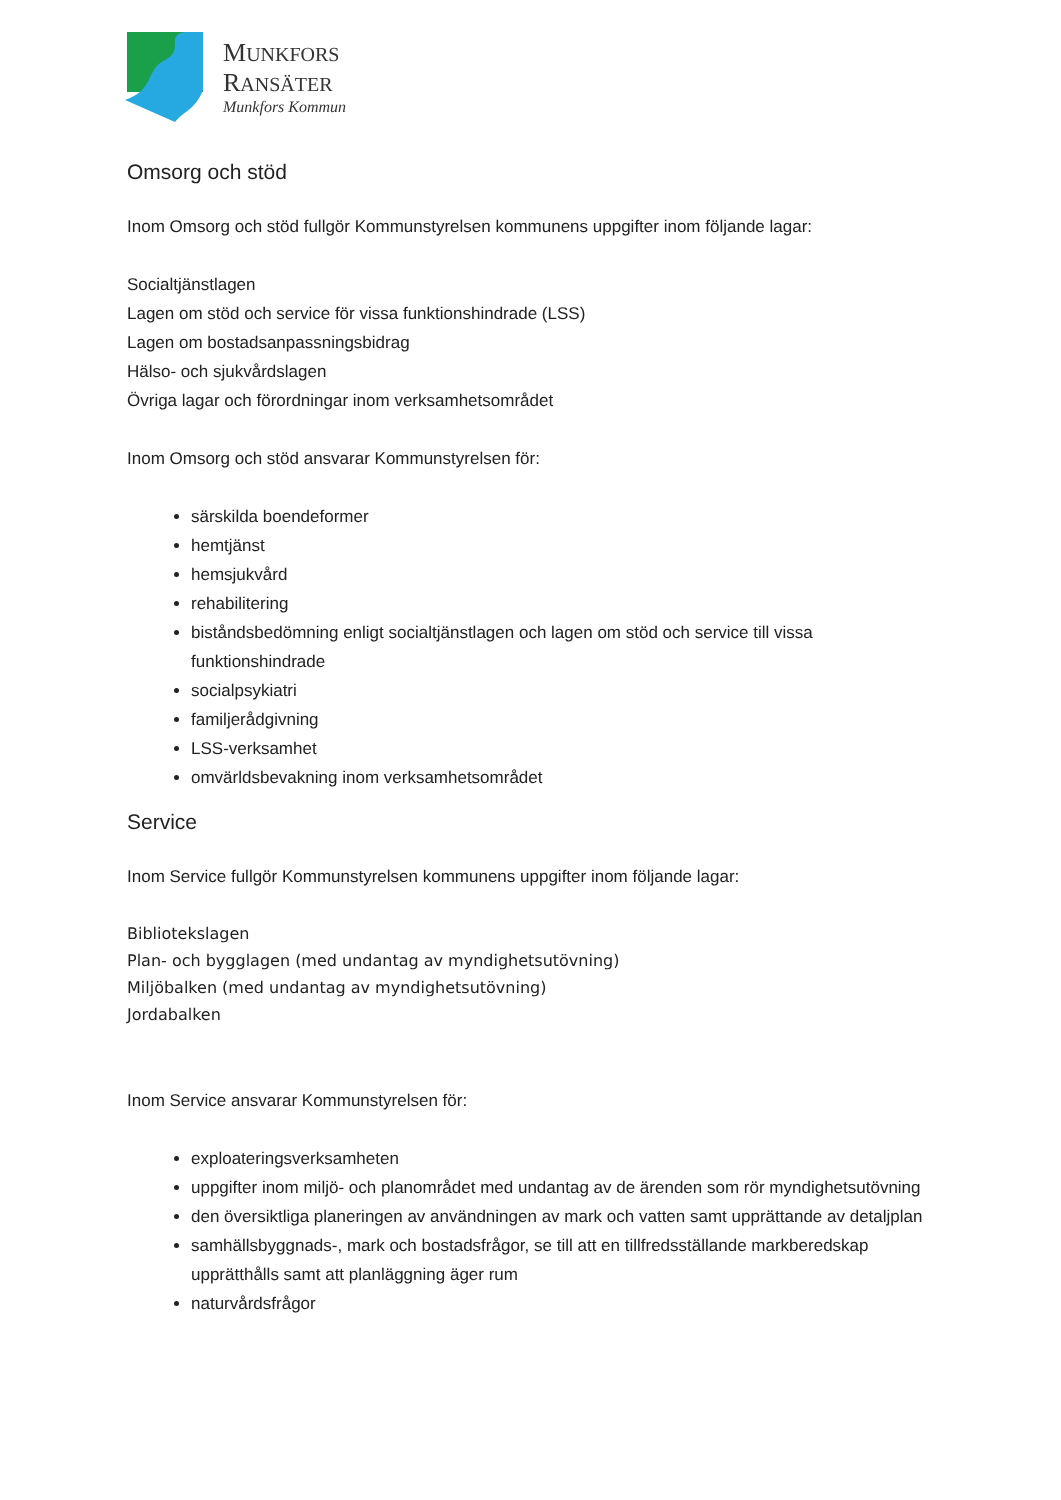MUNKFORS
RANSÄTER
Munkfors Kommun
Omsorg och stöd
Inom Omsorg och stöd fullgör Kommunstyrelsen kommunens uppgifter inom följande lagar:
Socialtjänstlagen
Lagen om stöd och service för vissa funktionshindrade (LSS)
Lagen om bostadsanpassningsbidrag
Hälso- och sjukvårdslagen
Övriga lagar och förordningar inom verksamhetsområdet
Inom Omsorg och stöd ansvarar Kommunstyrelsen för:
särskilda boendeformer
hemtjänst
hemsjukvård
rehabilitering
biståndsbedömning enligt socialtjänstlagen och lagen om stöd och service till vissa funktionshindrade
socialpsykiatri
familjerådgivning
LSS-verksamhet
omvärldsbevakning inom verksamhetsområdet
Service
Inom Service fullgör Kommunstyrelsen kommunens uppgifter inom följande lagar:
Bibliotekslagen
Plan- och bygglagen (med undantag av myndighetsutövning)
Miljöbalken (med undantag av myndighetsutövning)
Jordabalken
Inom Service ansvarar Kommunstyrelsen för:
exploateringsverksamheten
uppgifter inom miljö- och planområdet med undantag av de ärenden som rör myndighetsutövning
den översiktliga planeringen av användningen av mark och vatten samt upprättande av detaljplan
samhällsbyggnads-, mark och bostadsfrågor, se till att en tillfredsställande markberedskap upprätthålls samt att planläggning äger rum
naturvårdsfrågor